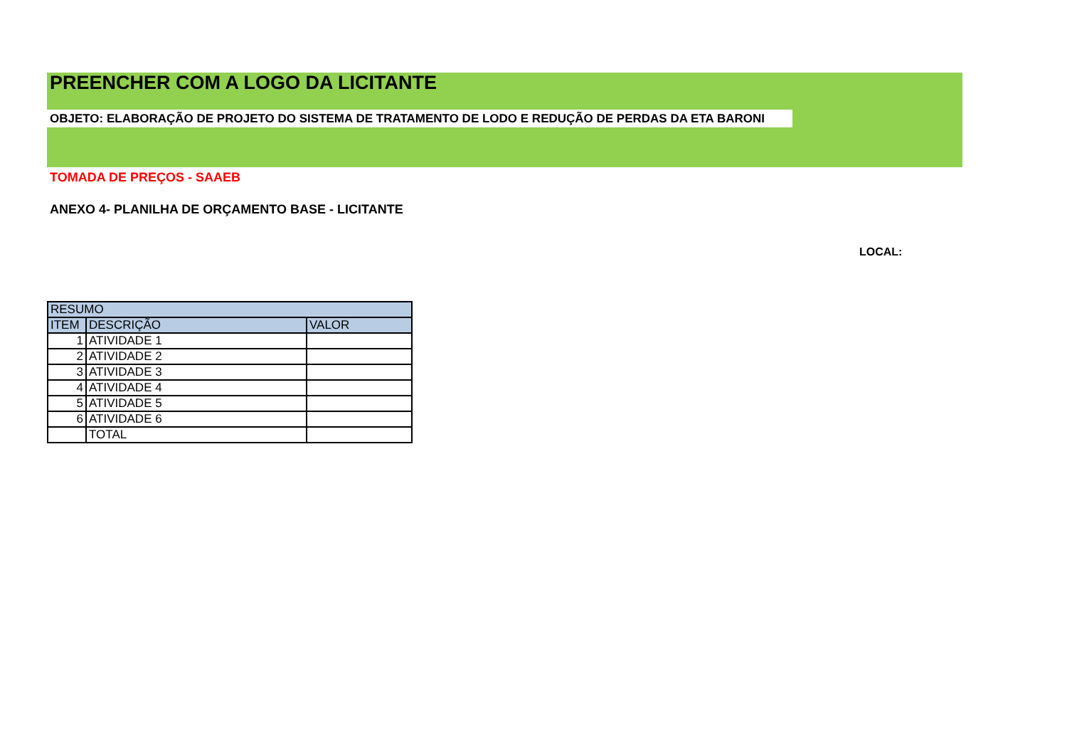PREENCHER COM A LOGO DA LICITANTE
OBJETO: ELABORAÇÃO DE PROJETO DO SISTEMA DE TRATAMENTO DE LODO E REDUÇÃO DE PERDAS DA ETA BARONI
TOMADA DE PREÇOS - SAAEB
ANEXO 4- PLANILHA DE ORÇAMENTO BASE - LICITANTE
LOCAL:
| RESUMO | | |
| ITEM | DESCRIÇÃO | VALOR |
| 1 | ATIVIDADE 1 | |
| 2 | ATIVIDADE 2 | |
| 3 | ATIVIDADE 3 | |
| 4 | ATIVIDADE 4 | |
| 5 | ATIVIDADE 5 | |
| 6 | ATIVIDADE 6 | |
| | TOTAL | |